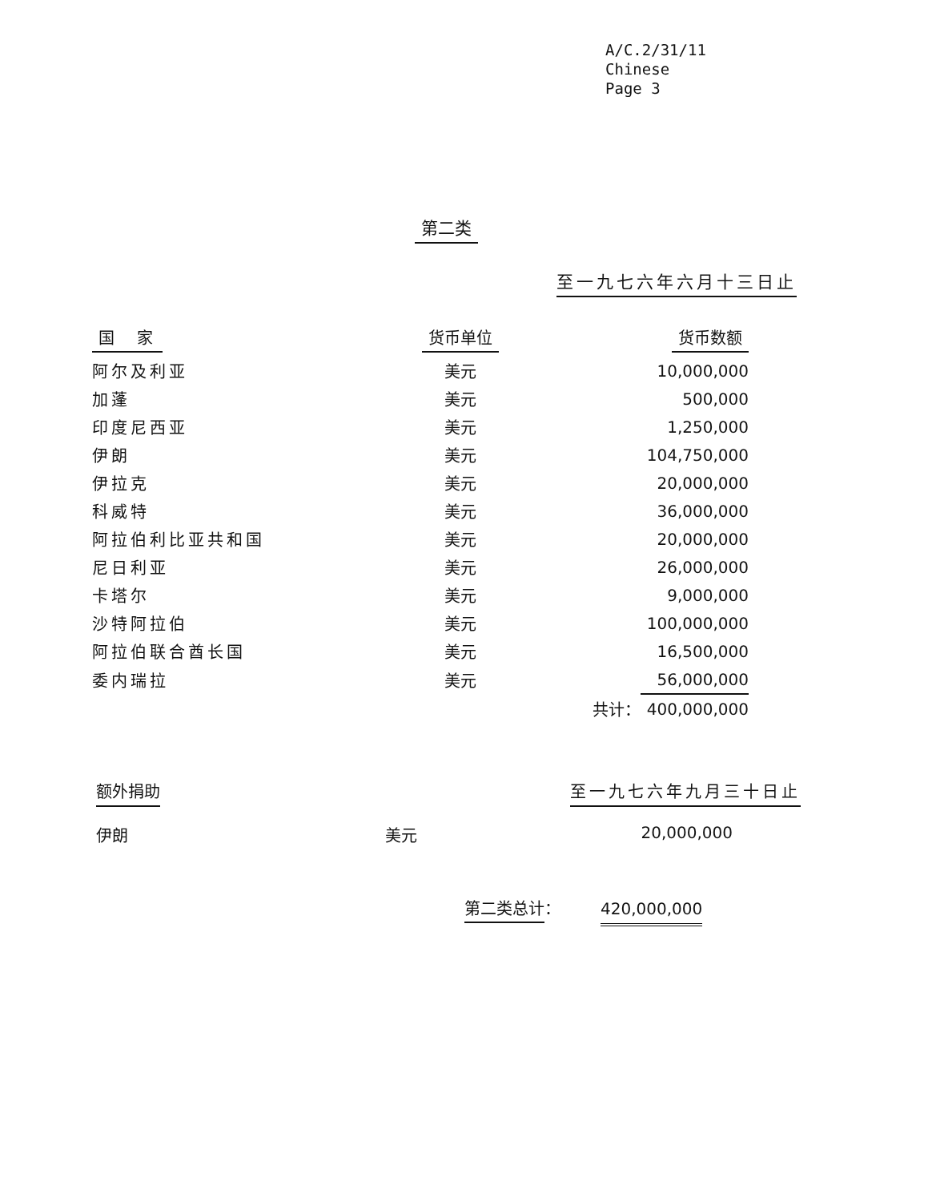A/C.2/31/11
Chinese
Page 3
第二类
至一九七六年六月十三日止
| 国 家 | 货币单位 | | 货币数额 |
| --- | --- | --- | --- |
| 阿尔及利亚 | 美元 | | 10,000,000 |
| 加蓬 | 美元 | | 500,000 |
| 印度尼西亚 | 美元 | | 1,250,000 |
| 伊朗 | 美元 | | 104,750,000 |
| 伊拉克 | 美元 | | 20,000,000 |
| 科威特 | 美元 | | 36,000,000 |
| 阿拉伯利比亚共和国 | 美元 | | 20,000,000 |
| 尼日利亚 | 美元 | | 26,000,000 |
| 卡塔尔 | 美元 | | 9,000,000 |
| 沙特阿拉伯 | 美元 | | 100,000,000 |
| 阿拉伯联合酋长国 | 美元 | | 16,500,000 |
| 委内瑞拉 | 美元 | | 56,000,000 |
| | | 共计： | 400,000,000 |
额外捐助 至一九七六年九月三十日止
伊朗 美元 20,000,000
第二类总计：　　　420,000,000